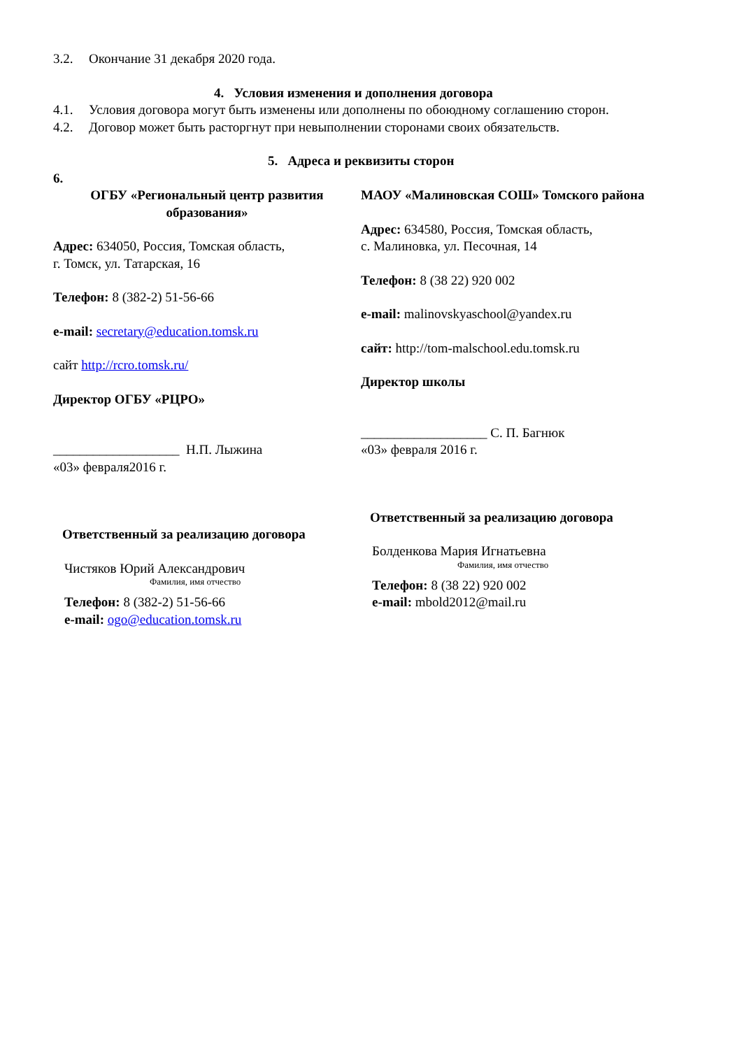3.2. Окончание 31 декабря 2020 года.
4. Условия изменения и дополнения договора
4.1. Условия договора могут быть изменены или дополнены по обоюдному соглашению сторон.
4.2. Договор может быть расторгнут при невыполнении сторонами своих обязательств.
5. Адреса и реквизиты сторон
6.
ОГБУ «Региональный центр развития образования»
Адрес: 634050, Россия, Томская область,
г. Томск, ул. Татарская, 16
Телефон: 8 (382-2) 51-56-66
e-mail: secretary@education.tomsk.ru
сайт http://rcro.tomsk.ru/
Директор ОГБУ «РЦРО»
___________________ Н.П. Лыжина
«03» февраля2016 г.
Ответственный за реализацию договора
Чистяков Юрий Александрович
Фамилия, имя отчество
Телефон: 8 (382-2) 51-56-66
e-mail: ogo@education.tomsk.ru
МАОУ «Малиновская СОШ» Томского района
Адрес: 634580, Россия, Томская область,
с. Малиновка, ул. Песочная, 14
Телефон: 8 (38 22) 920 002
e-mail: malinovskyaschool@yandex.ru
сайт: http://tom-malschool.edu.tomsk.ru
Директор школы
___________________ С. П. Багнюк
«03» февраля 2016 г.
Ответственный за реализацию договора
Болденкова Мария Игнатьевна
Фамилия, имя отчество
Телефон: 8 (38 22) 920 002
e-mail: mbold2012@mail.ru